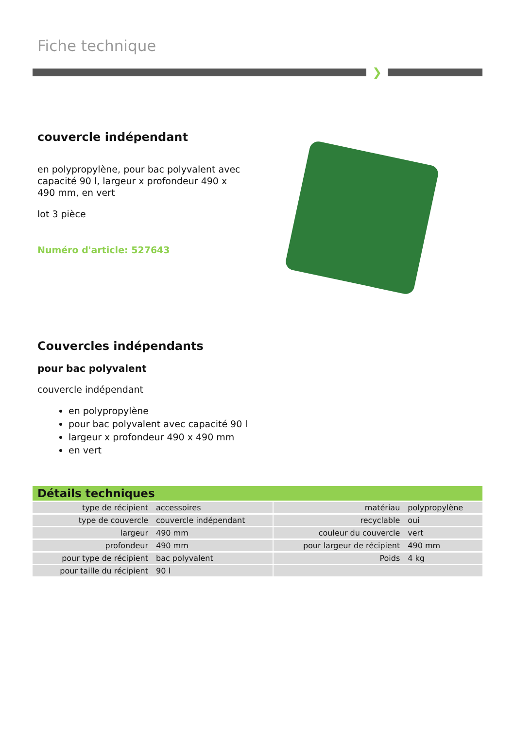Fiche technique
❯
couvercle indépendant
en polypropylène, pour bac polyvalent avec capacité 90 l, largeur x profondeur 490 x 490 mm, en vert
lot 3 pièce
Numéro d'article: 527643
Couvercles indépendants
pour bac polyvalent
couvercle indépendant
en polypropylène
pour bac polyvalent avec capacité 90 l
largeur x profondeur 490 x 490 mm
en vert
Détails techniques
| type de récipient | accessoires | | matériau | polypropylène |
| type de couvercle | couvercle indépendant | | recyclable | oui |
| largeur | 490 mm | | couleur du couvercle | vert |
| profondeur | 490 mm | | pour largeur de récipient | 490 mm |
| pour type de récipient | bac polyvalent | | Poids | 4 kg |
| pour taille du récipient | 90 l | | | |